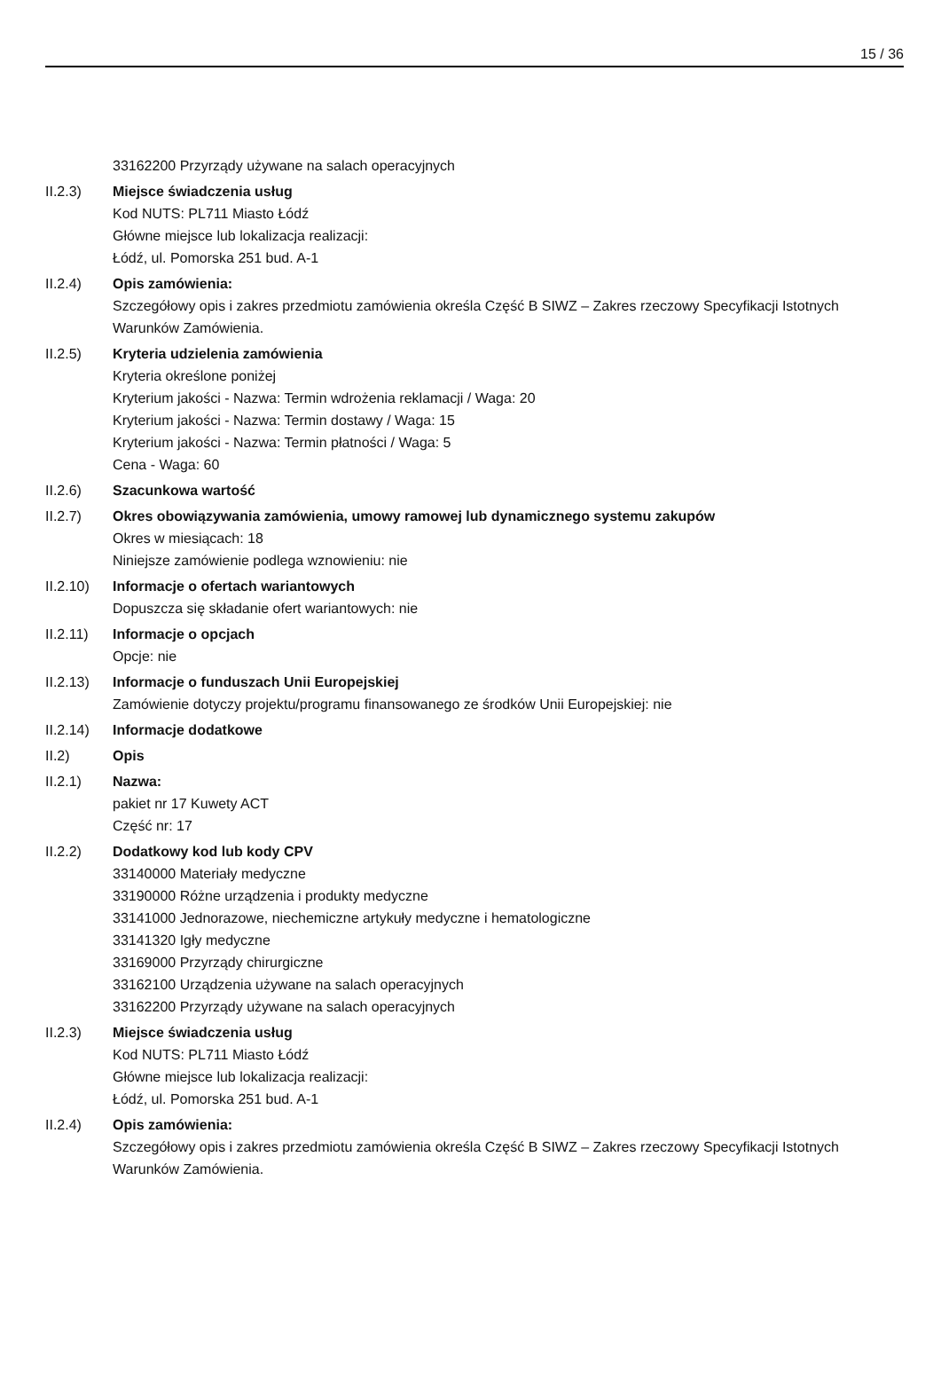15 / 36
33162200 Przyrządy używane na salach operacyjnych
II.2.3) Miejsce świadczenia usług
Kod NUTS: PL711 Miasto Łódź
Główne miejsce lub lokalizacja realizacji:
Łódź, ul. Pomorska 251 bud. A-1
II.2.4) Opis zamówienia:
Szczegółowy opis i zakres przedmiotu zamówienia określa Część B SIWZ – Zakres rzeczowy Specyfikacji Istotnych Warunków Zamówienia.
II.2.5) Kryteria udzielenia zamówienia
Kryteria określone poniżej
Kryterium jakości - Nazwa: Termin wdrożenia reklamacji / Waga: 20
Kryterium jakości - Nazwa: Termin dostawy / Waga: 15
Kryterium jakości - Nazwa: Termin płatności / Waga: 5
Cena - Waga: 60
II.2.6) Szacunkowa wartość
II.2.7) Okres obowiązywania zamówienia, umowy ramowej lub dynamicznego systemu zakupów
Okres w miesiącach: 18
Niniejsze zamówienie podlega wznowieniu: nie
II.2.10)
Informacje o ofertach wariantowych
Dopuszcza się składanie ofert wariantowych: nie
II.2.11)
Informacje o opcjach
Opcje: nie
II.2.13)
Informacje o funduszach Unii Europejskiej
Zamówienie dotyczy projektu/programu finansowanego ze środków Unii Europejskiej: nie
II.2.14)
Informacje dodatkowe
II.2) Opis
II.2.1) Nazwa:
pakiet nr 17 Kuwety ACT
Część nr: 17
II.2.2) Dodatkowy kod lub kody CPV
33140000 Materiały medyczne
33190000 Różne urządzenia i produkty medyczne
33141000 Jednorazowe, niechemiczne artykuły medyczne i hematologiczne
33141320 Igły medyczne
33169000 Przyrządy chirurgiczne
33162100 Urządzenia używane na salach operacyjnych
33162200 Przyrządy używane na salach operacyjnych
II.2.3) Miejsce świadczenia usług
Kod NUTS: PL711 Miasto Łódź
Główne miejsce lub lokalizacja realizacji:
Łódź, ul. Pomorska 251 bud. A-1
II.2.4) Opis zamówienia:
Szczegółowy opis i zakres przedmiotu zamówienia określa Część B SIWZ – Zakres rzeczowy Specyfikacji Istotnych Warunków Zamówienia.